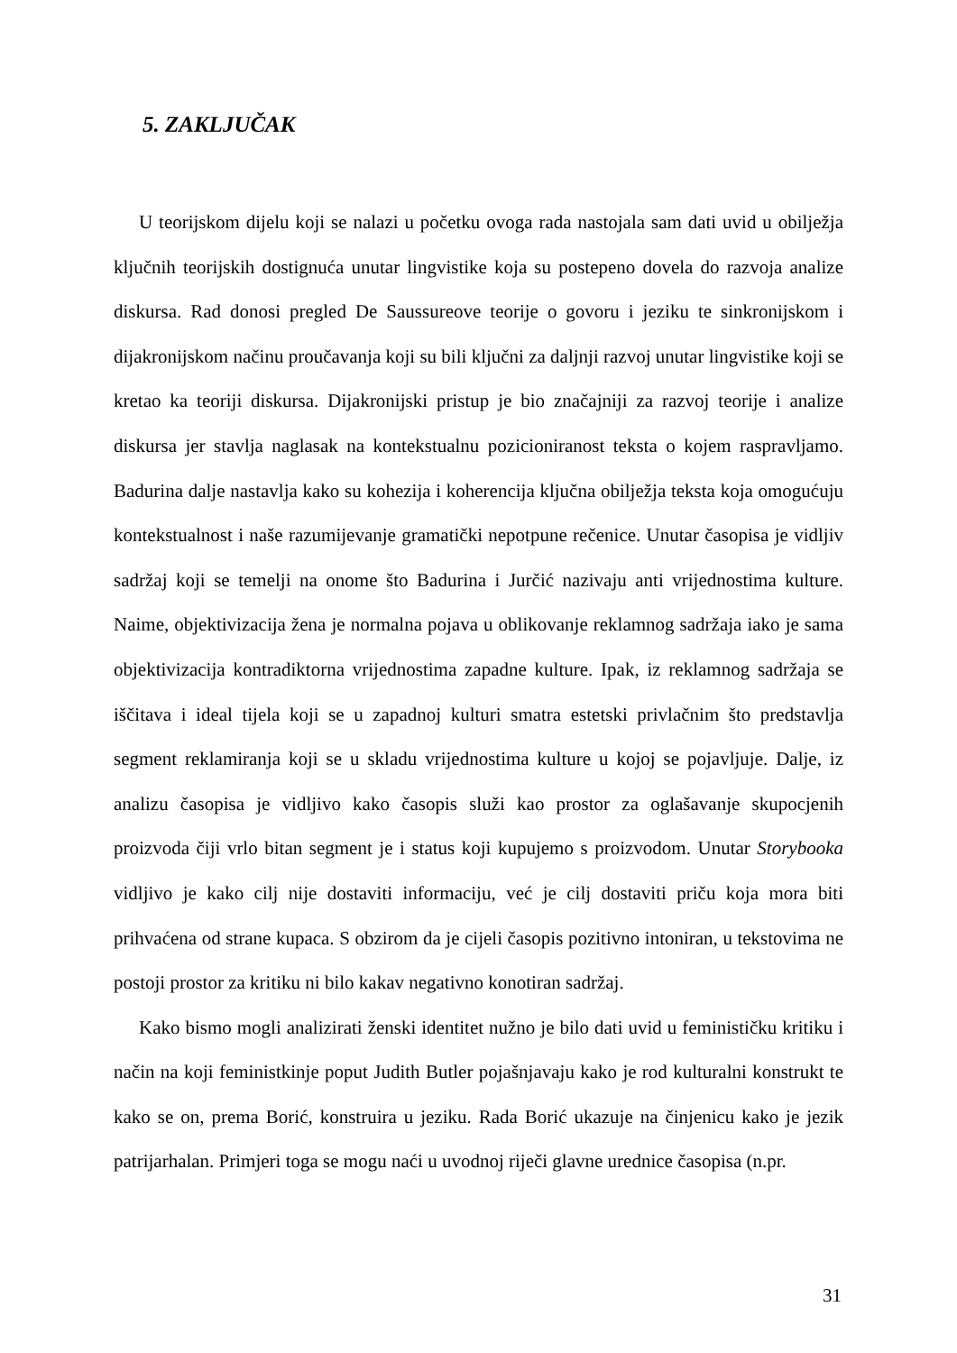5. ZAKLJUČAK
U teorijskom dijelu koji se nalazi u početku ovoga rada nastojala sam dati uvid u obilježja ključnih teorijskih dostignuća unutar lingvistike koja su postepeno dovela do razvoja analize diskursa. Rad donosi pregled De Saussureove teorije o govoru i jeziku te sinkronijskom i dijakronijskom načinu proučavanja koji su bili ključni za daljnji razvoj unutar lingvistike koji se kretao ka teoriji diskursa. Dijakronijski pristup je bio značajniji za razvoj teorije i analize diskursa jer stavlja naglasak na kontekstualnu pozicioniranost teksta o kojem raspravljamo. Badurina dalje nastavlja kako su kohezija i koherencija ključna obilježja teksta koja omogućuju kontekstualnost i naše razumijevanje gramatički nepotpune rečenice. Unutar časopisa je vidljiv sadržaj koji se temelji na onome što Badurina i Jurčić nazivaju anti vrijednostima kulture. Naime, objektivizacija žena je normalna pojava u oblikovanje reklamnog sadržaja iako je sama objektivizacija kontradiktorna vrijednostima zapadne kulture. Ipak, iz reklamnog sadržaja se iščitava i ideal tijela koji se u zapadnoj kulturi smatra estetski privlačnim što predstavlja segment reklamiranja koji se u skladu vrijednostima kulture u kojoj se pojavljuje. Dalje, iz analizu časopisa je vidljivo kako časopis služi kao prostor za oglašavanje skupocjenih proizvoda čiji vrlo bitan segment je i status koji kupujemo s proizvodom. Unutar Storybooka vidljivo je kako cilj nije dostaviti informaciju, već je cilj dostaviti priču koja mora biti prihvaćena od strane kupaca. S obzirom da je cijeli časopis pozitivno intoniran, u tekstovima ne postoji prostor za kritiku ni bilo kakav negativno konotiran sadržaj.
Kako bismo mogli analizirati ženski identitet nužno je bilo dati uvid u feminističku kritiku i način na koji feministkinje poput Judith Butler pojašnjavaju kako je rod kulturalni konstrukt te kako se on, prema Borić, konstruira u jeziku. Rada Borić ukazuje na činjenicu kako je jezik patrijarhalan. Primjeri toga se mogu naći u uvodnoj riječi glavne urednice časopisa (n.pr.
31